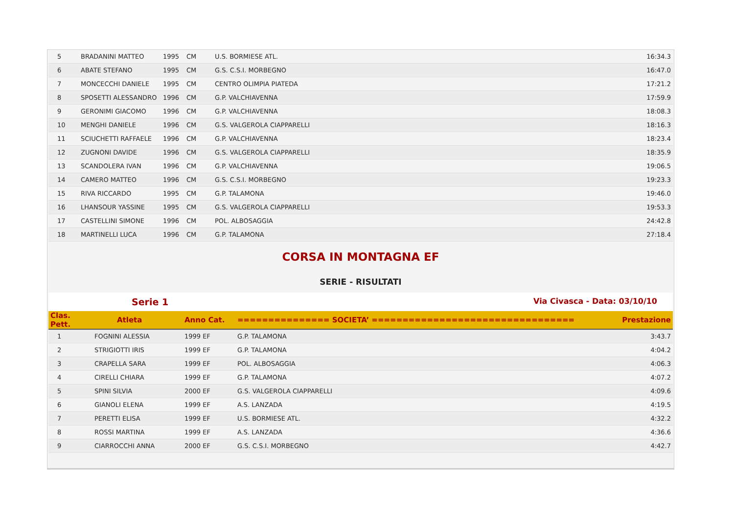| 5 | BRADANINI MATTEO | 1995 | CM | U.S. BORMIESE ATL. | 16:34.3 |
| 6 | ABATE STEFANO | 1995 | CM | G.S. C.S.I. MORBEGNO | 16:47.0 |
| 7 | MONCECCHI DANIELE | 1995 | CM | CENTRO OLIMPIA PIATEDA | 17:21.2 |
| 8 | SPOSETTI ALESSANDRO | 1996 | CM | G.P. VALCHIAVENNA | 17:59.9 |
| 9 | GERONIMI GIACOMO | 1996 | CM | G.P. VALCHIAVENNA | 18:08.3 |
| 10 | MENGHI DANIELE | 1996 | CM | G.S. VALGEROLA CIAPPARELLI | 18:16.3 |
| 11 | SCIUCHETTI RAFFAELE | 1996 | CM | G.P. VALCHIAVENNA | 18:23.4 |
| 12 | ZUGNONI DAVIDE | 1996 | CM | G.S. VALGEROLA CIAPPARELLI | 18:35.9 |
| 13 | SCANDOLERA IVAN | 1996 | CM | G.P. VALCHIAVENNA | 19:06.5 |
| 14 | CAMERO MATTEO | 1996 | CM | G.S. C.S.I. MORBEGNO | 19:23.3 |
| 15 | RIVA RICCARDO | 1995 | CM | G.P. TALAMONA | 19:46.0 |
| 16 | LHANSOUR YASSINE | 1995 | CM | G.S. VALGEROLA CIAPPARELLI | 19:53.3 |
| 17 | CASTELLINI SIMONE | 1996 | CM | POL. ALBOSAGGIA | 24:42.8 |
| 18 | MARTINELLI LUCA | 1996 | CM | G.P. TALAMONA | 27:18.4 |
CORSA IN MONTAGNA EF
SERIE - RISULTATI
Serie 1 Via Civasca - Data: 03/10/10
| Clas. Pett. | Atleta | Anno Cat. | =============== SOCIETA’ ================================= | Prestazione |
| --- | --- | --- | --- | --- |
| 1 | FOGNINI ALESSIA | 1999 EF | G.P. TALAMONA | 3:43.7 |
| 2 | STRIGIOTTI IRIS | 1999 EF | G.P. TALAMONA | 4:04.2 |
| 3 | CRAPELLA SARA | 1999 EF | POL. ALBOSAGGIA | 4:06.3 |
| 4 | CIRELLI CHIARA | 1999 EF | G.P. TALAMONA | 4:07.2 |
| 5 | SPINI SILVIA | 2000 EF | G.S. VALGEROLA CIAPPARELLI | 4:09.6 |
| 6 | GIANOLI ELENA | 1999 EF | A.S. LANZADA | 4:19.5 |
| 7 | PERETTI ELISA | 1999 EF | U.S. BORMIESE ATL. | 4:32.2 |
| 8 | ROSSI MARTINA | 1999 EF | A.S. LANZADA | 4:36.6 |
| 9 | CIARROCCHI ANNA | 2000 EF | G.S. C.S.I. MORBEGNO | 4:42.7 |